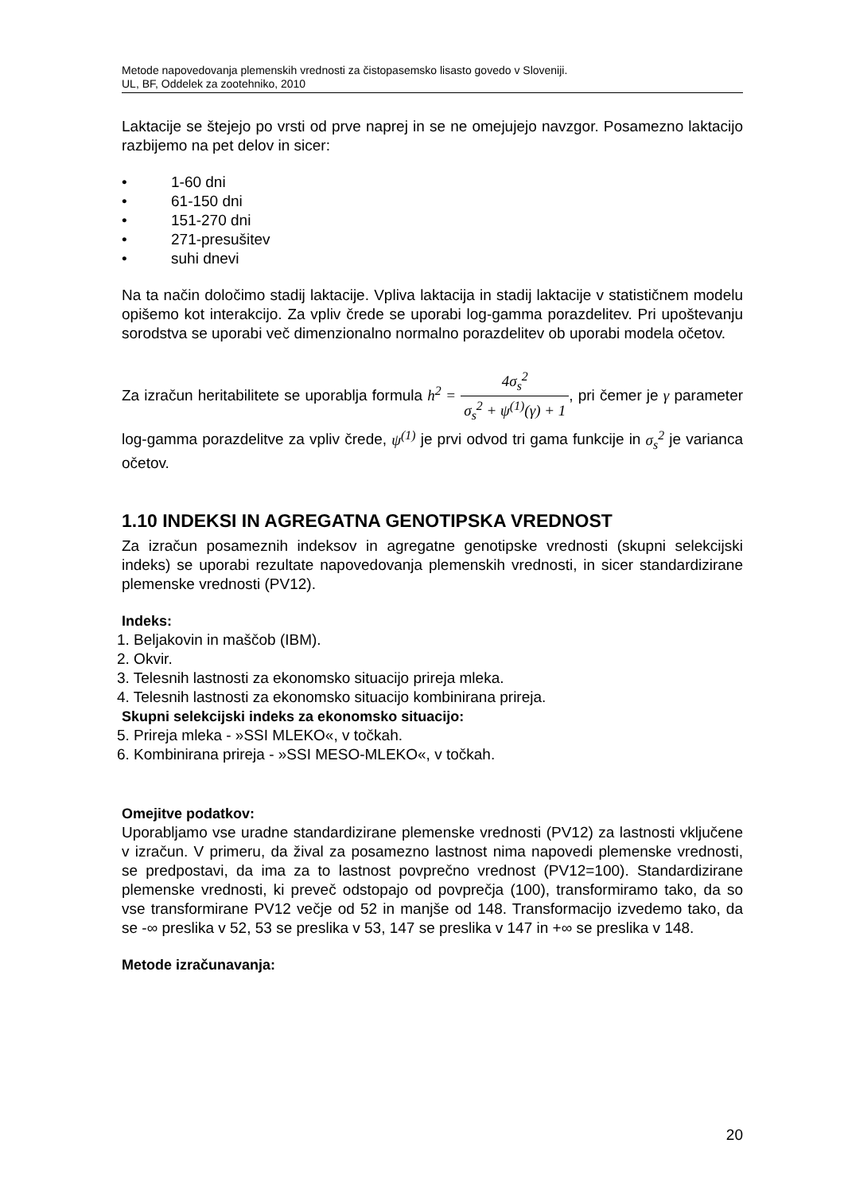Metode napovedovanja plemenskih vrednosti za čistopasemsko lisasto govedo v Sloveniji.
UL, BF, Oddelek za zootehniko, 2010
Laktacije se štejejo po vrsti od prve naprej in se ne omejujejo navzgor. Posamezno laktacijo razbijemo na pet delov in sicer:
• 1-60 dni
• 61-150 dni
• 151-270 dni
• 271-presušitev
• suhi dnevi
Na ta način določimo stadij laktacije. Vpliva laktacija in stadij laktacije v statističnem modelu opišemo kot interakcijo. Za vpliv črede se uporabi log-gamma porazdelitev. Pri upoštevanju sorodstva se uporabi več dimenzionalno normalno porazdelitev ob uporabi modela očetov.
Za izračun heritabilitete se uporablja formula h<sup>2</sup> = 4σ<sub>s</sub><sup>2</sup> σ<sub>s</sub><sup>2</sup> + ψ<sup>(1)</sup>(γ) + 1, pri čemer je γ parameter log-gamma porazdelitve za vpliv črede, ψ<sup>(1)</sup> je prvi odvod tri gama funkcije in σ<sub>s</sub><sup>2</sup> je varianca očetov.
1.10 INDEKSI IN AGREGATNA GENOTIPSKA VREDNOST
Za izračun posameznih indeksov in agregatne genotipske vrednosti (skupni selekcijski indeks) se uporabi rezultate napovedovanja plemenskih vrednosti, in sicer standardizirane plemenske vrednosti (PV12).
Indeks:
1. Beljakovin in maščob (IBM).
2. Okvir.
3. Telesnih lastnosti za ekonomsko situacijo prireja mleka.
4. Telesnih lastnosti za ekonomsko situacijo kombinirana prireja.
Skupni selekcijski indeks za ekonomsko situacijo:
5. Prireja mleka - »SSI MLEKO«, v točkah.
6. Kombinirana prireja - »SSI MESO-MLEKO«, v točkah.
Omejitve podatkov:
Uporabljamo vse uradne standardizirane plemenske vrednosti (PV12) za lastnosti vključene v izračun. V primeru, da žival za posamezno lastnost nima napovedi plemenske vrednosti, se predpostavi, da ima za to lastnost povprečno vrednost (PV12=100). Standardizirane plemenske vrednosti, ki preveč odstopajo od povprečja (100), transformiramo tako, da so vse transformirane PV12 večje od 52 in manjše od 148. Transformacijo izvedemo tako, da se -∞ preslika v 52, 53 se preslika v 53, 147 se preslika v 147 in +∞ se preslika v 148.
Metode izračunavanja:
20